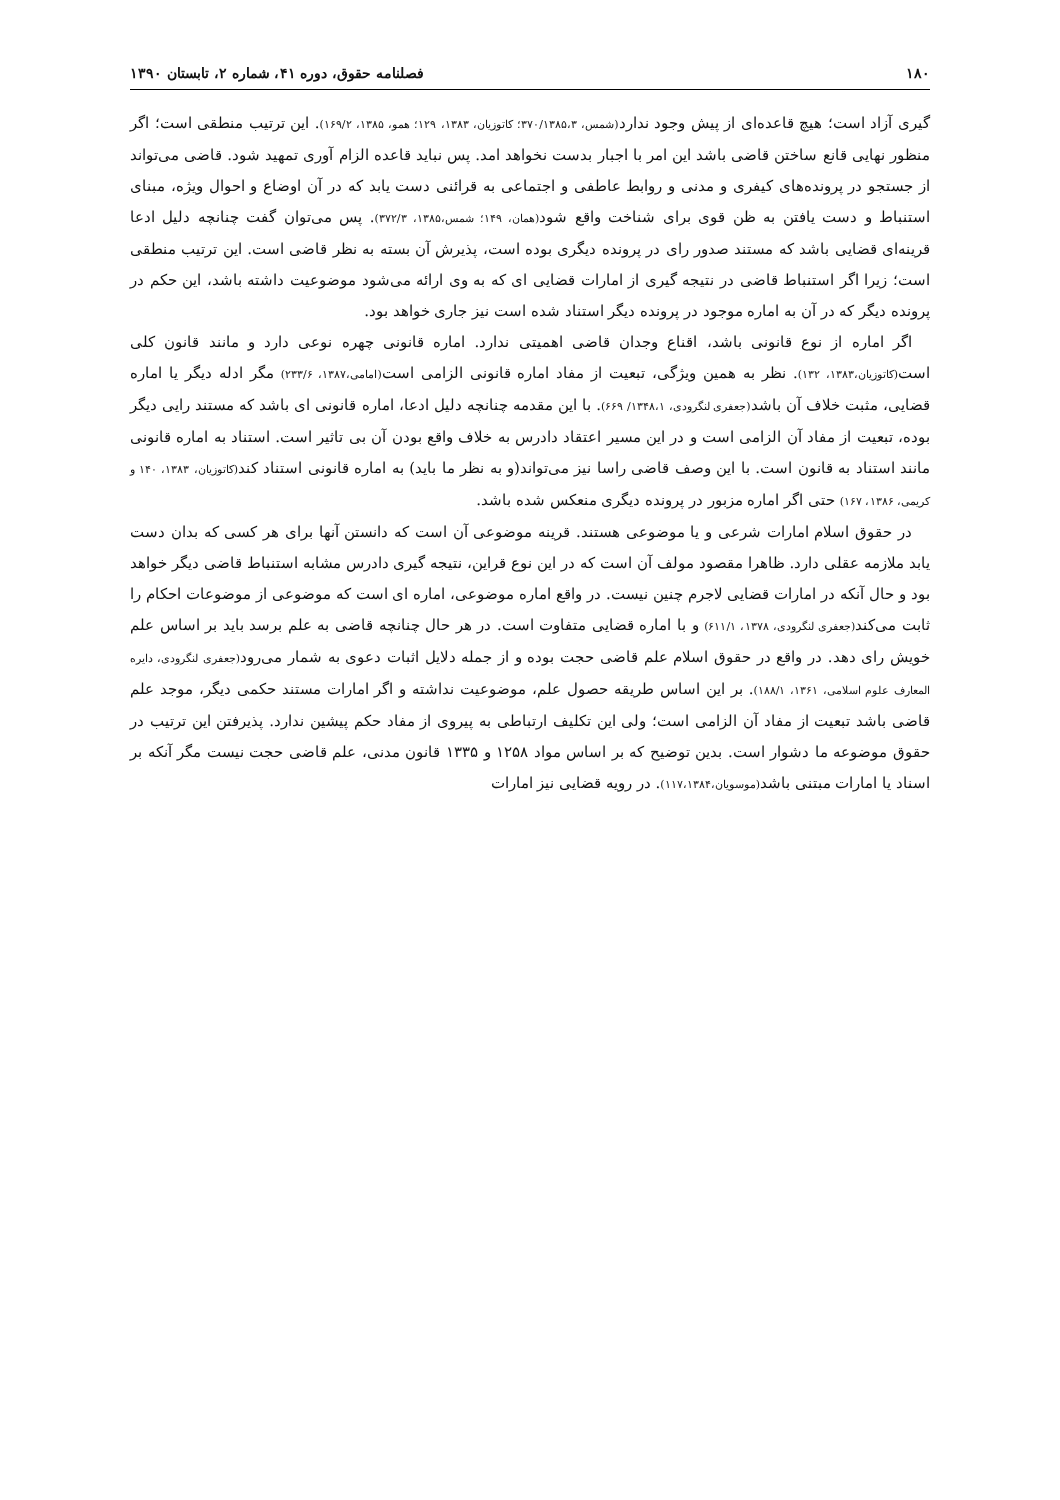۱۸۰ فصلنامه حقوق، دوره ۴۱، شماره ۲، تابستان ۱۳۹۰
گیری آزاد است؛ هیچ قاعده‌ای از پیش وجود ندارد(شمس، ۳۷۰/۱۳۸۵،۳؛ کاتوزیان، ۱۳۸۳، ۱۲۹؛ همو، ۱۳۸۵، ۱۶۹/۲). این ترتیب منطقی است؛ اگر منظور نهایی قانع ساختن قاضی باشد این امر با اجبار بدست نخواهد امد. پس نباید قاعده الزام آوری تمهید شود. قاضی می‌تواند از جستجو در پرونده‌های کیفری و مدنی و روابط عاطفی و اجتماعی به قرائنی دست یابد که در آن اوضاع و احوال ویژه، مبنای استنباط و دست یافتن به ظن قوی برای شناخت واقع شود(همان، ۱۴۹؛ شمس،۱۳۸۵، ۳۷۲/۳). پس می‌توان گفت چنانچه دلیل ادعا قرینه‌ای قضایی باشد که مستند صدور رای در پرونده دیگری بوده است، پذیرش آن بسته به نظر قاضی است. این ترتیب منطقی است؛ زیرا اگر استنباط قاضی در نتیجه گیری از امارات قضایی ای که به وی ارائه می‌شود موضوعیت داشته باشد، این حکم در پرونده دیگر که در آن به اماره موجود در پرونده دیگر استناد شده است نیز جاری خواهد بود.
اگر اماره از نوع قانونی باشد، اقناع وجدان قاضی اهمیتی ندارد. اماره قانونی چهره نوعی دارد و مانند قانون کلی است(کاتوزیان،۱۳۸۳، ۱۳۲). نظر به همین ویژگی، تبعیت از مفاد اماره قانونی الزامی است(امامی،۱۳۸۷، ۲۳۳/۶) مگر ادله دیگر یا اماره قضایی، مثبت خلاف آن باشد(جعفری لنگرودی، ۱۳۴۸،۱/ ۶۶۹). با این مقدمه چنانچه دلیل ادعا، اماره قانونی ای باشد که مستند رایی دیگر بوده، تبعیت از مفاد آن الزامی است و در این مسیر اعتقاد دادرس به خلاف واقع بودن آن بی تاثیر است. استناد به اماره قانونی مانند استناد به قانون است. با این وصف قاضی راسا نیز می‌تواند(و به نظر ما باید) به اماره قانونی استناد کند(کاتوزیان، ۱۳۸۳، ۱۴۰ و کریمی، ۱۳۸۶، ۱۶۷) حتی اگر اماره مزبور در پرونده دیگری منعکس شده باشد.
در حقوق اسلام امارات شرعی و یا موضوعی هستند. قرینه موضوعی آن است که دانستن آنها برای هر کسی که بدان دست یابد ملازمه عقلی دارد. ظاهرا مقصود مولف آن است که در این نوع قراین، نتیجه گیری دادرس مشابه استنباط قاضی دیگر خواهد بود و حال آنکه در امارات قضایی لاجرم چنین نیست. در واقع اماره موضوعی، اماره ای است که موضوعی از موضوعات احکام را ثابت می‌کند(جعفری لنگرودی، ۱۳۷۸، ۶۱۱/۱) و با اماره قضایی متفاوت است. در هر حال چنانچه قاضی به علم برسد باید بر اساس علم خویش رای دهد. در واقع در حقوق اسلام علم قاضی حجت بوده و از جمله دلایل اثبات دعوی به شمار می‌رود(جعفری لنگرودی، دایره المعارف علوم اسلامی، ۱۳۶۱، ۱۸۸/۱). بر این اساس طریقه حصول علم، موضوعیت نداشته و اگر امارات مستند حکمی دیگر، موجد علم قاضی باشد تبعیت از مفاد آن الزامی است؛ ولی این تکلیف ارتباطی به پیروی از مفاد حکم پیشین ندارد. پذیرفتن این ترتیب در حقوق موضوعه ما دشوار است. بدین توضیح که بر اساس مواد ۱۲۵۸ و ۱۳۳۵ قانون مدنی، علم قاضی حجت نیست مگر آنکه بر اسناد یا امارات مبتنی باشد(موسویان،۱۱۷،۱۳۸۴). در رویه قضایی نیز امارات